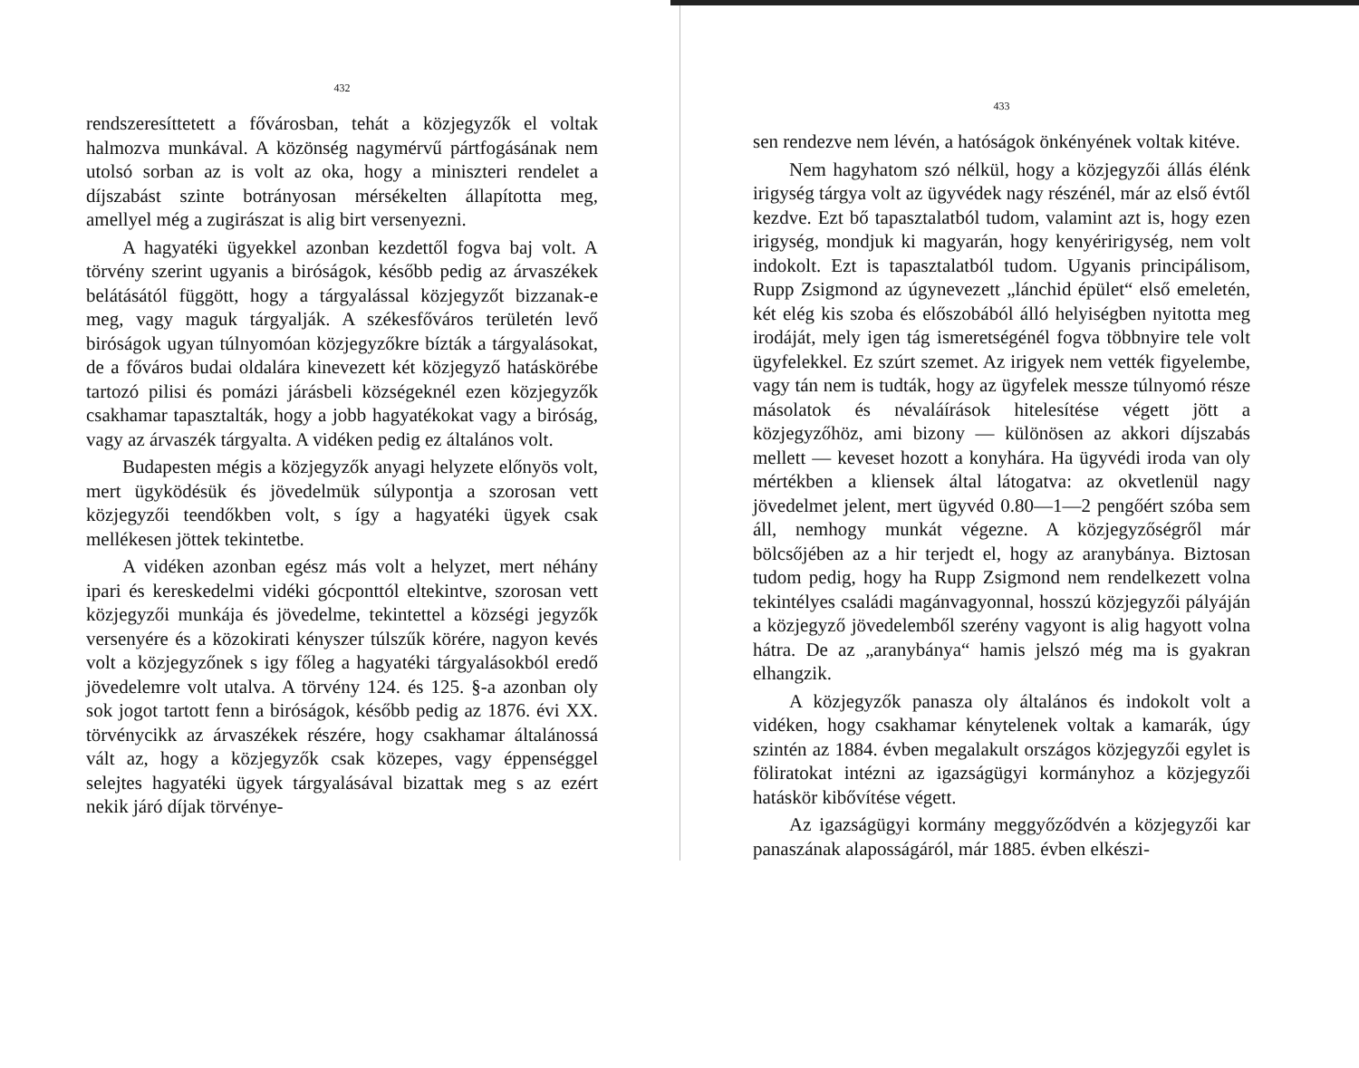432
rendszeresíttetett a fővárosban, tehát a közjegyzők el voltak halmozva munkával. A közönség nagymérvű pártfogásának nem utolsó sorban az is volt az oka, hogy a miniszteri rendelet a díjszabást szinte botrányosan mérsékelten állapította meg, amellyel még a zugirászat is alig birt versenyezni.
A hagyatéki ügyekkel azonban kezdettől fogva baj volt. A törvény szerint ugyanis a biróságok, később pedig az árvaszékek belátásától függött, hogy a tárgyalással közjegyzőt bizzanak-e meg, vagy maguk tárgyalják. A székesfőváros területén levő biróságok ugyan túlnyomóan közjegyzőkre bízták a tárgyalásokat, de a főváros budai oldalára kinevezett két közjegyző hatáskörébe tartozó pilisi és pomázi járásbeli községeknél ezen közjegyzők csakhamar tapasztalták, hogy a jobb hagyatékokat vagy a biróság, vagy az árvaszék tárgyalta. A vidéken pedig ez általános volt.
Budapesten mégis a közjegyzők anyagi helyzete előnyös volt, mert ügyködésük és jövedelmük súlypontja a szorosan vett közjegyzői teendőkben volt, s így a hagyatéki ügyek csak mellékesen jöttek tekintetbe.
A vidéken azonban egész más volt a helyzet, mert néhány ipari és kereskedelmi vidéki gócponttól eltekintve, szorosan vett közjegyzői munkája és jövedelme, tekintettel a községi jegyzők versenyére és a közokirati kényszer túlszűk körére, nagyon kevés volt a közjegyzőnek s igy főleg a hagyatéki tárgyalásokból eredő jövedelemre volt utalva. A törvény 124. és 125. §-a azonban oly sok jogot tartott fenn a biróságok, később pedig az 1876. évi XX. törvénycikk az árvaszékek részére, hogy csakhamar általánossá vált az, hogy a közjegyzők csak közepes, vagy éppenséggel selejtes hagyatéki ügyek tárgyalásával bizattak meg s az ezért nekik járó díjak törvénye-
433
sen rendezve nem lévén, a hatóságok önkényének voltak kitéve.
Nem hagyhatom szó nélkül, hogy a közjegyzői állás élénk irigység tárgya volt az ügyvédek nagy részénél, már az első évtől kezdve. Ezt bő tapasztalatból tudom, valamint azt is, hogy ezen irigység, mondjuk ki magyarán, hogy kenyéririgység, nem volt indokolt. Ezt is tapasztalatból tudom. Ugyanis principálisom, Rupp Zsigmond az úgynevezett „lánchid épület“ első emeletén, két elég kis szoba és előszobából álló helyiségben nyitotta meg irodáját, mely igen tág ismeretségénél fogva többnyire tele volt ügyfelekkel. Ez szúrt szemet. Az irigyek nem vették figyelembe, vagy tán nem is tudták, hogy az ügyfelek messze túlnyomó része másolatok és névaláírások hitelesítése végett jött a közjegyzőhöz, ami bizony — különösen az akkori díjszabás mellett — keveset hozott a konyhára. Ha ügyvédi iroda van oly mértékben a kliensek által látogatva: az okvetlenül nagy jövedelmet jelent, mert ügyvéd 0.80—1—2 pengőért szóba sem áll, nemhogy munkát végezne. A közjegyzőségről már bölcsőjében az a hir terjedt el, hogy az aranybánya. Biztosan tudom pedig, hogy ha Rupp Zsigmond nem rendelkezett volna tekintélyes családi magánvagyonnal, hosszú közjegyzői pályáján a közjegyző jövedelemből szerény vagyont is alig hagyott volna hátra. De az „aranybánya“ hamis jelszó még ma is gyakran elhangzik.
A közjegyzők panasza oly általános és indokolt volt a vidéken, hogy csakhamar kénytelenek voltak a kamarák, úgy szintén az 1884. évben megalakult országos közjegyzői egylet is föliratokat intézni az igazságügyi kormányhoz a közjegyzői hatáskör kibővítése végett.
Az igazságügyi kormány meggyőződvén a közjegyzői kar panaszának alaposságáról, már 1885. évben elkészi-